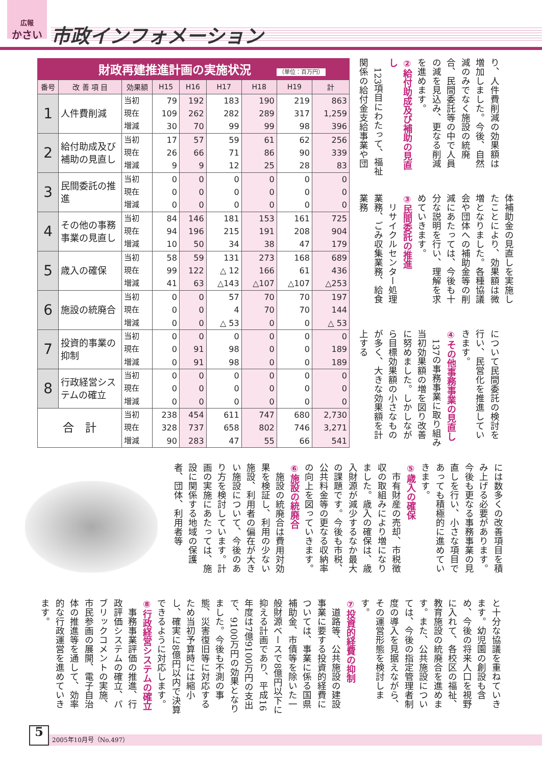広報
かさい
市政インフォメーション
財政再建推進計画の実施状況 （単位：百万円）
| 番号 | 改 善 項 目 | 効果額 | H15 | H16 | H17 | H18 | H19 | 計 |
| --- | --- | --- | --- | --- | --- | --- | --- | --- |
| 1 | 人件費削減 | 当初 | 79 | 192 | 183 | 190 | 219 | 863 |
| | | 現在 | 109 | 262 | 282 | 289 | 317 | 1,259 |
| | | 増減 | 30 | 70 | 99 | 99 | 98 | 396 |
| 2 | 給付助成及び補助の見直し | 当初 | 17 | 57 | 59 | 61 | 62 | 256 |
| | | 現在 | 26 | 66 | 71 | 86 | 90 | 339 |
| | | 増減 | 9 | 9 | 12 | 25 | 28 | 83 |
| 3 | 民間委託の推進 | 当初 | 0 | 0 | 0 | 0 | 0 | 0 |
| | | 現在 | 0 | 0 | 0 | 0 | 0 | 0 |
| | | 増減 | 0 | 0 | 0 | 0 | 0 | 0 |
| 4 | その他の事務事業の見直し | 当初 | 84 | 146 | 181 | 153 | 161 | 725 |
| | | 現在 | 94 | 196 | 215 | 191 | 208 | 904 |
| | | 増減 | 10 | 50 | 34 | 38 | 47 | 179 |
| 5 | 歳入の確保 | 当初 | 58 | 59 | 131 | 273 | 168 | 689 |
| | | 現在 | 99 | 122 | △ 12 | 166 | 61 | 436 |
| | | 増減 | 41 | 63 | △143 | △107 | △107 | △253 |
| 6 | 施設の統廃合 | 当初 | 0 | 0 | 57 | 70 | 70 | 197 |
| | | 現在 | 0 | 0 | 4 | 70 | 70 | 144 |
| | | 増減 | 0 | 0 | △ 53 | 0 | 0 | △ 53 |
| 7 | 投資的事業の抑制 | 当初 | 0 | 0 | 0 | 0 | 0 | 0 |
| | | 現在 | 0 | 91 | 98 | 0 | 0 | 189 |
| | | 増減 | 0 | 91 | 98 | 0 | 0 | 189 |
| 8 | 行政経営システムの確立 | 当初 | 0 | 0 | 0 | 0 | 0 | 0 |
| | | 現在 | 0 | 0 | 0 | 0 | 0 | 0 |
| | | 増減 | 0 | 0 | 0 | 0 | 0 | 0 |
| 合 計 | | 当初 | 238 | 454 | 611 | 747 | 680 | 2,730 |
| | | 現在 | 328 | 737 | 658 | 802 | 746 | 3,271 |
| | | 増減 | 90 | 283 | 47 | 55 | 66 | 541 |
り、人件費削減の効果額は増加しました。今後、自然減のみでなく施設の統廃合、民間委託等の中で人員の減を見込み、更なる削減を進めます。
②給付助成及び補助の見直し
　123項目にわたって、福祉関係の給付金支給事業や団
体補助金の見直しを実施したことにより、効果額は微増となりました。各種協議会や団体への補助金等の削減にあたっては、今後も十分な説明を行い、理解を求めていきます。
③民間委託の推進
　リサイクルセンター処理業務、ごみ収集業務、給食業務
について民間委託の検討を行い、民営化を推進していきます。
④その他事務事業の見直し
　137の事務事業に取り組み当初効果額の増を図り改善に努めました。しかしながら目標効果額の小さなものが多く、大きな効果額を計上する
には数多くの改善項目を積み上げる必要があります。今後も更なる事務事業の見直しを行い、小さな項目であっても積極的に進めていきます。
⑤歳入の確保
　市有財産の売却、市税徴収の取組みにより増になりました。歳入の確保は、歳入財源が減少するなか最大の課題です。今後も市税、公共料金等の更なる収納率の向上を図っていきます。
⑥施設の統廃合
　施設の統廃合は費用対効果を検証し、利用の少ない施設、利用者の偏在が大きい施設について、今後のあり方を検討しています。計画の実施にあたっては、施設に関係する地域の保護者、団体、利用者等
と十分な協議を重ねていきます。幼児園の創設も含め、今後の将来人口を視野に入れて、各校区の福祉、教育施設の統廃合を進めます。また、公共施設については、今後の指定管理者制度の導入を見据えながら、その運営形態を検討します。
⑦投資的経費の抑制
　道路等、公共施設の建設事業に要する投資的経費については、事業に係る国県補助金、市債等を除いた一般財源ベースで8億円以下に抑える計画であり、平成16年度は7億9100万円の支出で、9100万円の効果となりました。今後も不測の事態、災害復旧等に対応するため当初予算時には縮小し、確実に8億円以内で決算できるように対応します。
⑧行政経営システムの確立
　事務事業評価の推進、行政評価システムの確立、パブリックコメントの実施、市民参画の展開、電子自治体の推進等を通して、効率的な行政運営を進めていきます。
5
2005年10月号（No.497）